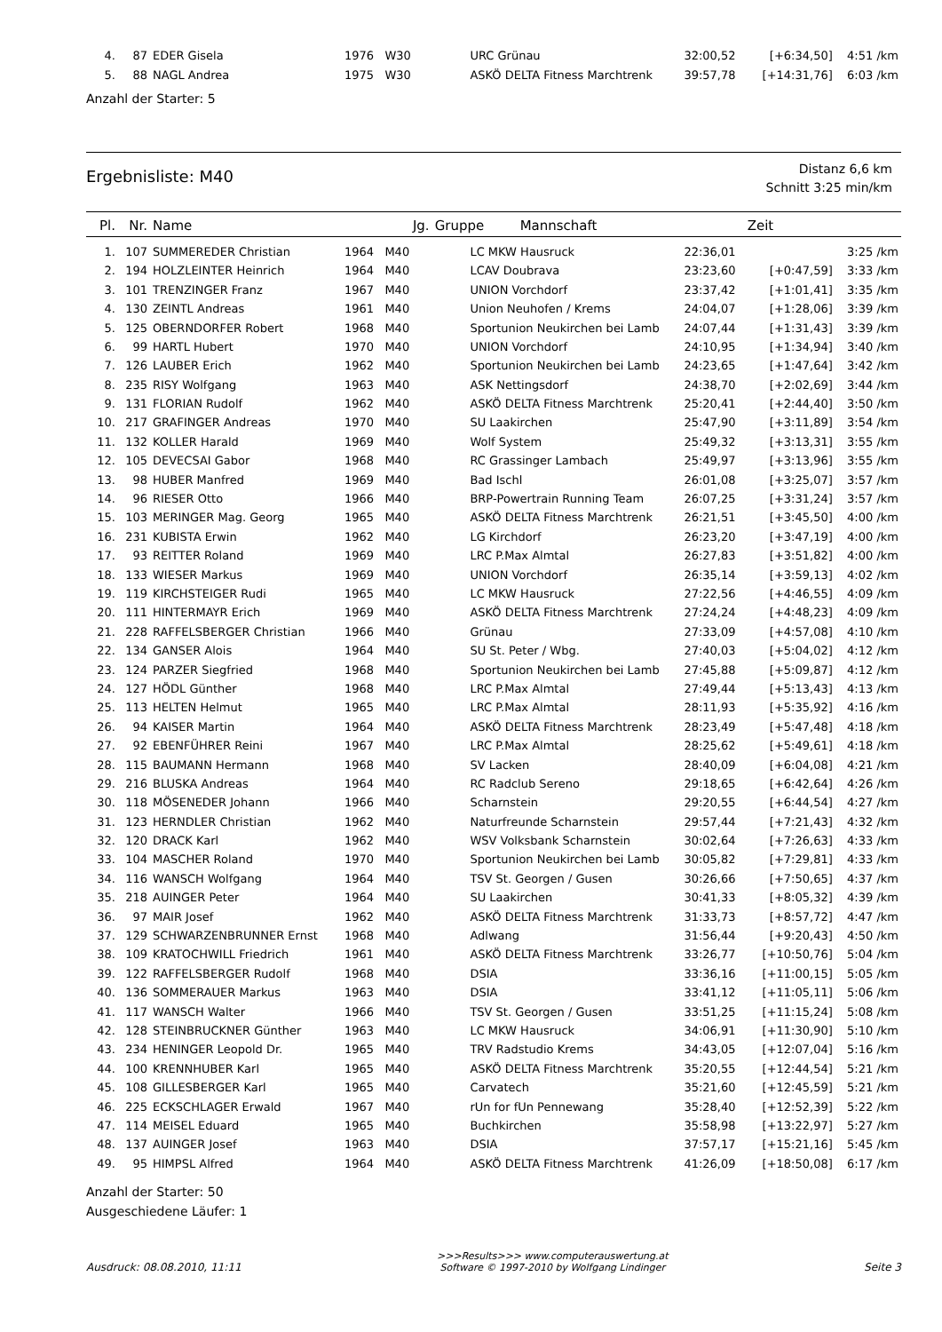| 4. | 87 | EDER Gisela | 1976 | W30 | URC Grünau | 32:00,52 | [+6:34,50] | 4:51 /km |
| 5. | 88 | NAGL Andrea | 1975 | W30 | ASKÖ DELTA Fitness Marchtrenk | 39:57,78 | [+14:31,76] | 6:03 /km |
Anzahl der Starter: 5
Ergebnisliste: M40
Distanz 6,6 km
Schnitt 3:25 min/km
| Pl. | Nr. | Name | Jg. | Gruppe | Mannschaft | Zeit | | |
| --- | --- | --- | --- | --- | --- | --- | --- | --- |
| 1. | 107 | SUMMEREDER Christian | 1964 | M40 | LC MKW Hausruck | 22:36,01 | | 3:25 /km |
| 2. | 194 | HOLZLEINTER Heinrich | 1964 | M40 | LCAV Doubrava | 23:23,60 | [+0:47,59] | 3:33 /km |
| 3. | 101 | TRENZINGER Franz | 1967 | M40 | UNION Vorchdorf | 23:37,42 | [+1:01,41] | 3:35 /km |
| 4. | 130 | ZEINTL Andreas | 1961 | M40 | Union Neuhofen / Krems | 24:04,07 | [+1:28,06] | 3:39 /km |
| 5. | 125 | OBERNDORFER Robert | 1968 | M40 | Sportunion Neukirchen bei Lamb | 24:07,44 | [+1:31,43] | 3:39 /km |
| 6. | 99 | HARTL Hubert | 1970 | M40 | UNION Vorchdorf | 24:10,95 | [+1:34,94] | 3:40 /km |
| 7. | 126 | LAUBER Erich | 1962 | M40 | Sportunion Neukirchen bei Lamb | 24:23,65 | [+1:47,64] | 3:42 /km |
| 8. | 235 | RISY Wolfgang | 1963 | M40 | ASK Nettingsdorf | 24:38,70 | [+2:02,69] | 3:44 /km |
| 9. | 131 | FLORIAN Rudolf | 1962 | M40 | ASKÖ DELTA Fitness Marchtrenk | 25:20,41 | [+2:44,40] | 3:50 /km |
| 10. | 217 | GRAFINGER Andreas | 1970 | M40 | SU Laakirchen | 25:47,90 | [+3:11,89] | 3:54 /km |
| 11. | 132 | KOLLER Harald | 1969 | M40 | Wolf System | 25:49,32 | [+3:13,31] | 3:55 /km |
| 12. | 105 | DEVECSAI Gabor | 1968 | M40 | RC Grassinger Lambach | 25:49,97 | [+3:13,96] | 3:55 /km |
| 13. | 98 | HUBER Manfred | 1969 | M40 | Bad Ischl | 26:01,08 | [+3:25,07] | 3:57 /km |
| 14. | 96 | RIESER Otto | 1966 | M40 | BRP-Powertrain Running Team | 26:07,25 | [+3:31,24] | 3:57 /km |
| 15. | 103 | MERINGER Mag. Georg | 1965 | M40 | ASKÖ DELTA Fitness Marchtrenk | 26:21,51 | [+3:45,50] | 4:00 /km |
| 16. | 231 | KUBISTA Erwin | 1962 | M40 | LG Kirchdorf | 26:23,20 | [+3:47,19] | 4:00 /km |
| 17. | 93 | REITTER Roland | 1969 | M40 | LRC P.Max Almtal | 26:27,83 | [+3:51,82] | 4:00 /km |
| 18. | 133 | WIESER Markus | 1969 | M40 | UNION Vorchdorf | 26:35,14 | [+3:59,13] | 4:02 /km |
| 19. | 119 | KIRCHSTEIGER Rudi | 1965 | M40 | LC MKW Hausruck | 27:22,56 | [+4:46,55] | 4:09 /km |
| 20. | 111 | HINTERMAYR Erich | 1969 | M40 | ASKÖ DELTA Fitness Marchtrenk | 27:24,24 | [+4:48,23] | 4:09 /km |
| 21. | 228 | RAFFELSBERGER Christian | 1966 | M40 | Grünau | 27:33,09 | [+4:57,08] | 4:10 /km |
| 22. | 134 | GANSER Alois | 1964 | M40 | SU St. Peter / Wbg. | 27:40,03 | [+5:04,02] | 4:12 /km |
| 23. | 124 | PARZER Siegfried | 1968 | M40 | Sportunion Neukirchen bei Lamb | 27:45,88 | [+5:09,87] | 4:12 /km |
| 24. | 127 | HÖDL Günther | 1968 | M40 | LRC P.Max Almtal | 27:49,44 | [+5:13,43] | 4:13 /km |
| 25. | 113 | HELTEN Helmut | 1965 | M40 | LRC P.Max Almtal | 28:11,93 | [+5:35,92] | 4:16 /km |
| 26. | 94 | KAISER Martin | 1964 | M40 | ASKÖ DELTA Fitness Marchtrenk | 28:23,49 | [+5:47,48] | 4:18 /km |
| 27. | 92 | EBENFÜHRER Reini | 1967 | M40 | LRC P.Max Almtal | 28:25,62 | [+5:49,61] | 4:18 /km |
| 28. | 115 | BAUMANN Hermann | 1968 | M40 | SV Lacken | 28:40,09 | [+6:04,08] | 4:21 /km |
| 29. | 216 | BLUSKA Andreas | 1964 | M40 | RC Radclub Sereno | 29:18,65 | [+6:42,64] | 4:26 /km |
| 30. | 118 | MÖSENEDER Johann | 1966 | M40 | Scharnstein | 29:20,55 | [+6:44,54] | 4:27 /km |
| 31. | 123 | HERNDLER Christian | 1962 | M40 | Naturfreunde Scharnstein | 29:57,44 | [+7:21,43] | 4:32 /km |
| 32. | 120 | DRACK Karl | 1962 | M40 | WSV Volksbank Scharnstein | 30:02,64 | [+7:26,63] | 4:33 /km |
| 33. | 104 | MASCHER Roland | 1970 | M40 | Sportunion Neukirchen bei Lamb | 30:05,82 | [+7:29,81] | 4:33 /km |
| 34. | 116 | WANSCH Wolfgang | 1964 | M40 | TSV St. Georgen / Gusen | 30:26,66 | [+7:50,65] | 4:37 /km |
| 35. | 218 | AUINGER Peter | 1964 | M40 | SU Laakirchen | 30:41,33 | [+8:05,32] | 4:39 /km |
| 36. | 97 | MAIR Josef | 1962 | M40 | ASKÖ DELTA Fitness Marchtrenk | 31:33,73 | [+8:57,72] | 4:47 /km |
| 37. | 129 | SCHWARZENBRUNNER Ernst | 1968 | M40 | Adlwang | 31:56,44 | [+9:20,43] | 4:50 /km |
| 38. | 109 | KRATOCHWILL Friedrich | 1961 | M40 | ASKÖ DELTA Fitness Marchtrenk | 33:26,77 | [+10:50,76] | 5:04 /km |
| 39. | 122 | RAFFELSBERGER Rudolf | 1968 | M40 | DSIA | 33:36,16 | [+11:00,15] | 5:05 /km |
| 40. | 136 | SOMMERAUER Markus | 1963 | M40 | DSIA | 33:41,12 | [+11:05,11] | 5:06 /km |
| 41. | 117 | WANSCH Walter | 1966 | M40 | TSV St. Georgen / Gusen | 33:51,25 | [+11:15,24] | 5:08 /km |
| 42. | 128 | STEINBRUCKNER Günther | 1963 | M40 | LC MKW Hausruck | 34:06,91 | [+11:30,90] | 5:10 /km |
| 43. | 234 | HENINGER Leopold Dr. | 1965 | M40 | TRV Radstudio Krems | 34:43,05 | [+12:07,04] | 5:16 /km |
| 44. | 100 | KRENNHUBER Karl | 1965 | M40 | ASKÖ DELTA Fitness Marchtrenk | 35:20,55 | [+12:44,54] | 5:21 /km |
| 45. | 108 | GILLESBERGER Karl | 1965 | M40 | Carvatech | 35:21,60 | [+12:45,59] | 5:21 /km |
| 46. | 225 | ECKSCHLAGER Erwald | 1967 | M40 | rUn for fUn Pennewang | 35:28,40 | [+12:52,39] | 5:22 /km |
| 47. | 114 | MEISEL Eduard | 1965 | M40 | Buchkirchen | 35:58,98 | [+13:22,97] | 5:27 /km |
| 48. | 137 | AUINGER Josef | 1963 | M40 | DSIA | 37:57,17 | [+15:21,16] | 5:45 /km |
| 49. | 95 | HIMPSL Alfred | 1964 | M40 | ASKÖ DELTA Fitness Marchtrenk | 41:26,09 | [+18:50,08] | 6:17 /km |
Anzahl der Starter: 50
Ausgeschiedene Läufer: 1
Ausdruck: 08.08.2010, 11:11
>>>Results>>> www.computerauswertung.at
Software © 1997-2010 by Wolfgang Lindinger
Seite 3